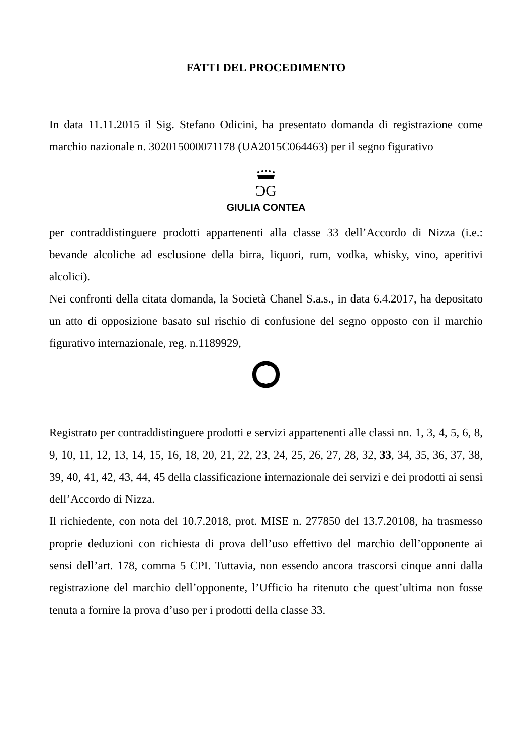FATTI DEL PROCEDIMENTO
In data 11.11.2015 il Sig. Stefano Odicini, ha presentato domanda di registrazione come marchio nazionale n. 302015000071178 (UA2015C064463) per il segno figurativo
ƆG
GIULIA CONTEA
per contraddistinguere prodotti appartenenti alla classe 33 dell’Accordo di Nizza (i.e.: bevande alcoliche ad esclusione della birra, liquori, rum, vodka, whisky, vino, aperitivi alcolici).
Nei confronti della citata domanda, la Società Chanel S.a.s., in data 6.4.2017, ha depositato un atto di opposizione basato sul rischio di confusione del segno opposto con il marchio figurativo internazionale, reg. n.1189929,
Registrato per contraddistinguere prodotti e servizi appartenenti alle classi nn. 1, 3, 4, 5, 6, 8, 9, 10, 11, 12, 13, 14, 15, 16, 18, 20, 21, 22, 23, 24, 25, 26, 27, 28, 32, 33, 34, 35, 36, 37, 38, 39, 40, 41, 42, 43, 44, 45 della classificazione internazionale dei servizi e dei prodotti ai sensi dell’Accordo di Nizza.
Il richiedente, con nota del 10.7.2018, prot. MISE n. 277850 del 13.7.20108, ha trasmesso proprie deduzioni con richiesta di prova dell’uso effettivo del marchio dell’opponente ai sensi dell’art. 178, comma 5 CPI. Tuttavia, non essendo ancora trascorsi cinque anni dalla registrazione del marchio dell’opponente, l’Ufficio ha ritenuto che quest’ultima non fosse tenuta a fornire la prova d’uso per i prodotti della classe 33.